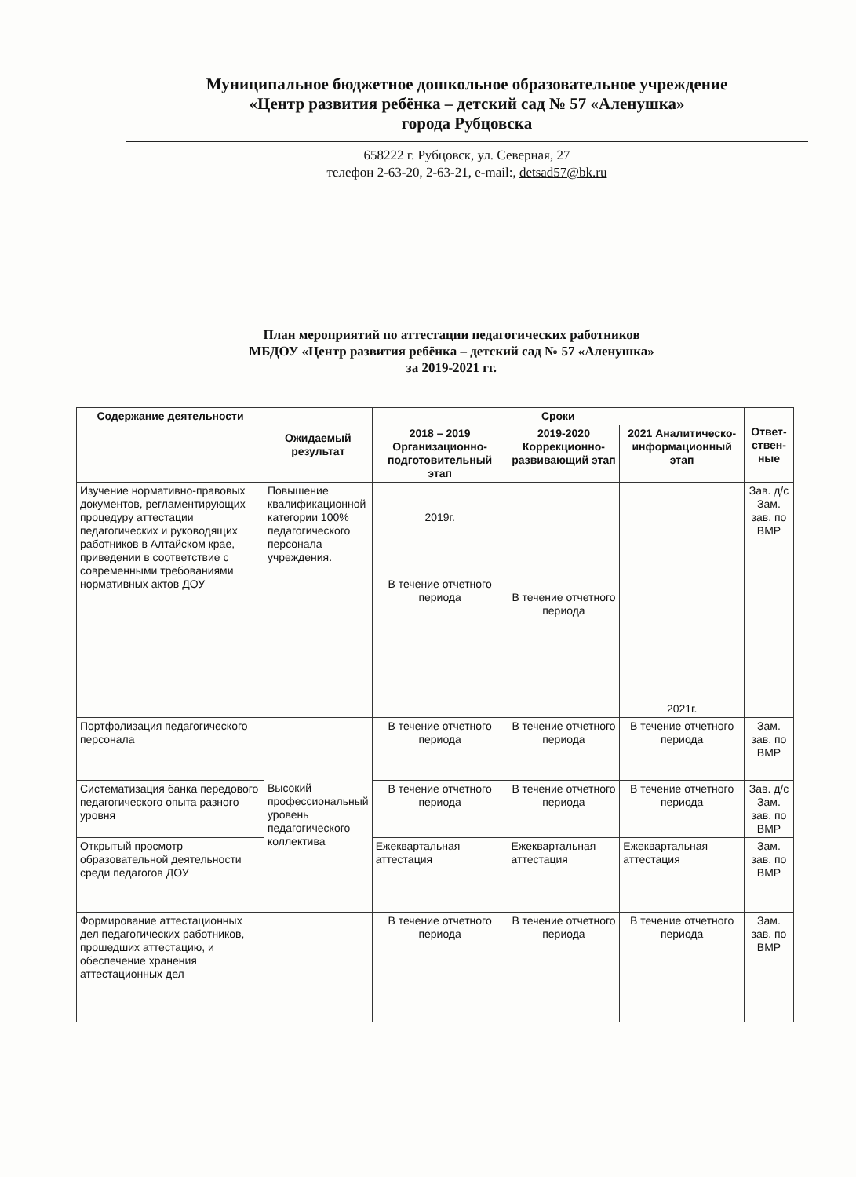Муниципальное бюджетное дошкольное образовательное учреждение
«Центр развития ребёнка – детский сад № 57 «Аленушка»
города Рубцовска
658222 г. Рубцовск, ул. Северная, 27
телефон 2-63-20, 2-63-21, e-mail:, detsad57@bk.ru
План мероприятий по аттестации педагогических работников
МБДОУ «Центр развития ребёнка – детский сад № 57 «Аленушка»
за 2019-2021 гг.
| Содержание деятельности | Ожидаемый результат | Сроки | | | Ответ- ствен- ные |
| --- | --- | --- | --- | --- | --- |
| | | 2018 – 2019 Организационно-подготовительный этап | 2019-2020 Коррекционно-развивающий этап | 2021 Аналитическо-информационный этап | |
| Изучение нормативно-правовых документов, регламентирующих процедуру аттестации педагогических и руководящих работников в Алтайском крае, приведении в соответствие с современными требованиями нормативных актов ДОУ | Повышение квалификационной категории 100% педагогического персонала учреждения. | 2019г. В течение отчетного периода | В течение отчетного периода | 2021г. | Зав. д/с Зам. зав. по ВМР |
| Портфолизация педагогического персонала | Высокий профессиональный уровень педагогического коллектива | В течение отчетного периода | В течение отчетного периода | В течение отчетного периода | Зам. зав. по ВМР |
| Систематизация банка передового педагогического опыта разного уровня | | В течение отчетного периода | В течение отчетного периода | В течение отчетного периода | Зав. д/с Зам. зав. по ВМР |
| Открытый просмотр образовательной деятельности среди педагогов ДОУ | | Ежеквартальная аттестация | Ежеквартальная аттестация | Ежеквартальная аттестация | Зам. зав. по ВМР |
| Формирование аттестационных дел педагогических работников, прошедших аттестацию, и обеспечение хранения аттестационных дел | | В течение отчетного периода | В течение отчетного периода | В течение отчетного периода | Зам. зав. по ВМР |